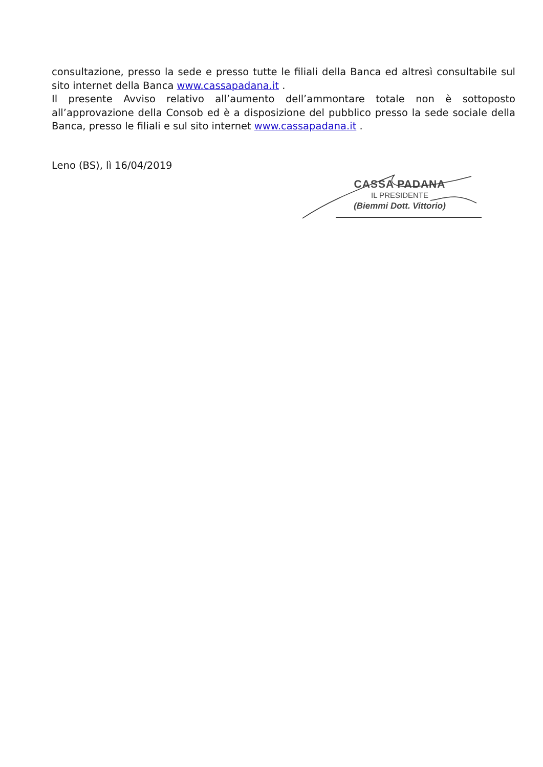consultazione, presso la sede e presso tutte le filiali della Banca ed altresì consultabile sul sito internet della Banca www.cassapadana.it .
Il presente Avviso relativo all’aumento dell’ammontare totale non è sottoposto all’approvazione della Consob ed è a disposizione del pubblico presso la sede sociale della Banca, presso le filiali e sul sito internet www.cassapadana.it .
Leno (BS), lì 16/04/2019
CASSA PADANA
IL PRESIDENTE
(Biemmi Dott. Vittorio)